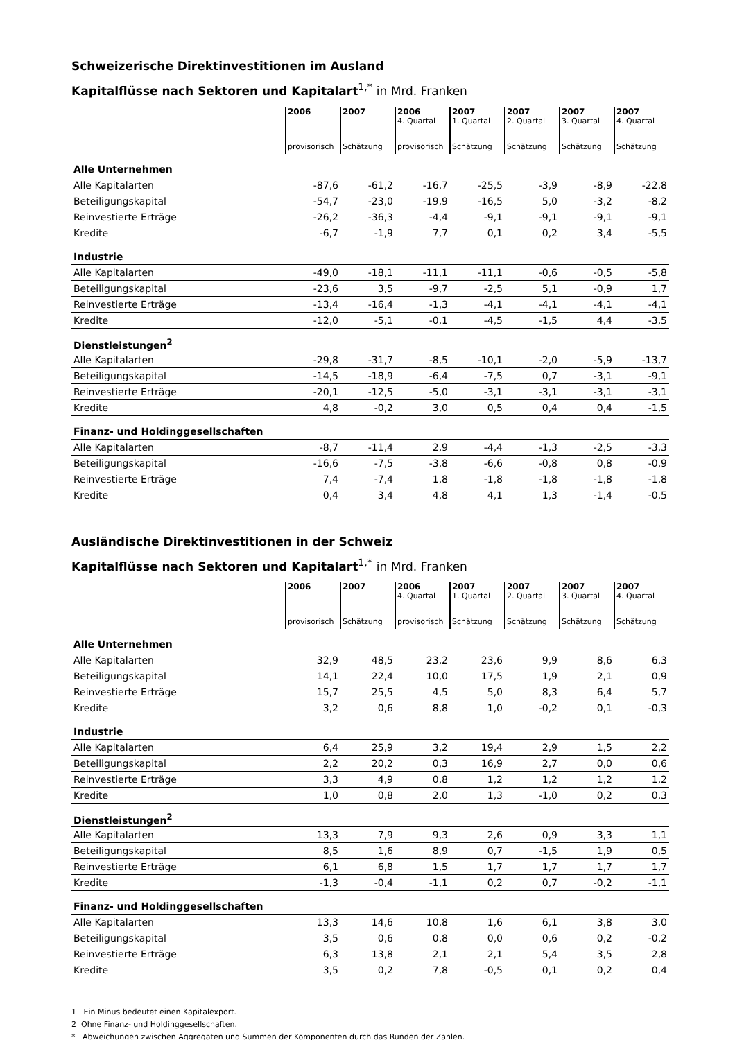Schweizerische Direktinvestitionen im Ausland
Kapitalflüsse nach Sektoren und Kapitalart<sup>1,*</sup> in Mrd. Franken
| | 2006 provisorisch | 2007 Schätzung | 2006 4. Quartal provisorisch | 2007 1. Quartal Schätzung | 2007 2. Quartal Schätzung | 2007 3. Quartal Schätzung | 2007 4. Quartal Schätzung |
| Alle Unternehmen | | | | | | | |
| Alle Kapitalarten | -87,6 | -61,2 | -16,7 | -25,5 | -3,9 | -8,9 | -22,8 |
| Beteiligungskapital | -54,7 | -23,0 | -19,9 | -16,5 | 5,0 | -3,2 | -8,2 |
| Reinvestierte Erträge | -26,2 | -36,3 | -4,4 | -9,1 | -9,1 | -9,1 | -9,1 |
| Kredite | -6,7 | -1,9 | 7,7 | 0,1 | 0,2 | 3,4 | -5,5 |
| Industrie | | | | | | | |
| Alle Kapitalarten | -49,0 | -18,1 | -11,1 | -11,1 | -0,6 | -0,5 | -5,8 |
| Beteiligungskapital | -23,6 | 3,5 | -9,7 | -2,5 | 5,1 | -0,9 | 1,7 |
| Reinvestierte Erträge | -13,4 | -16,4 | -1,3 | -4,1 | -4,1 | -4,1 | -4,1 |
| Kredite | -12,0 | -5,1 | -0,1 | -4,5 | -1,5 | 4,4 | -3,5 |
| Dienstleistungen<sup>2</sup> | | | | | | | |
| Alle Kapitalarten | -29,8 | -31,7 | -8,5 | -10,1 | -2,0 | -5,9 | -13,7 |
| Beteiligungskapital | -14,5 | -18,9 | -6,4 | -7,5 | 0,7 | -3,1 | -9,1 |
| Reinvestierte Erträge | -20,1 | -12,5 | -5,0 | -3,1 | -3,1 | -3,1 | -3,1 |
| Kredite | 4,8 | -0,2 | 3,0 | 0,5 | 0,4 | 0,4 | -1,5 |
| Finanz- und Holdinggesellschaften | | | | | | | |
| Alle Kapitalarten | -8,7 | -11,4 | 2,9 | -4,4 | -1,3 | -2,5 | -3,3 |
| Beteiligungskapital | -16,6 | -7,5 | -3,8 | -6,6 | -0,8 | 0,8 | -0,9 |
| Reinvestierte Erträge | 7,4 | -7,4 | 1,8 | -1,8 | -1,8 | -1,8 | -1,8 |
| Kredite | 0,4 | 3,4 | 4,8 | 4,1 | 1,3 | -1,4 | -0,5 |
Ausländische Direktinvestitionen in der Schweiz
Kapitalflüsse nach Sektoren und Kapitalart<sup>1,*</sup> in Mrd. Franken
| | 2006 provisorisch | 2007 Schätzung | 2006 4. Quartal provisorisch | 2007 1. Quartal Schätzung | 2007 2. Quartal Schätzung | 2007 3. Quartal Schätzung | 2007 4. Quartal Schätzung |
| Alle Unternehmen | | | | | | | |
| Alle Kapitalarten | 32,9 | 48,5 | 23,2 | 23,6 | 9,9 | 8,6 | 6,3 |
| Beteiligungskapital | 14,1 | 22,4 | 10,0 | 17,5 | 1,9 | 2,1 | 0,9 |
| Reinvestierte Erträge | 15,7 | 25,5 | 4,5 | 5,0 | 8,3 | 6,4 | 5,7 |
| Kredite | 3,2 | 0,6 | 8,8 | 1,0 | -0,2 | 0,1 | -0,3 |
| Industrie | | | | | | | |
| Alle Kapitalarten | 6,4 | 25,9 | 3,2 | 19,4 | 2,9 | 1,5 | 2,2 |
| Beteiligungskapital | 2,2 | 20,2 | 0,3 | 16,9 | 2,7 | 0,0 | 0,6 |
| Reinvestierte Erträge | 3,3 | 4,9 | 0,8 | 1,2 | 1,2 | 1,2 | 1,2 |
| Kredite | 1,0 | 0,8 | 2,0 | 1,3 | -1,0 | 0,2 | 0,3 |
| Dienstleistungen<sup>2</sup> | | | | | | | |
| Alle Kapitalarten | 13,3 | 7,9 | 9,3 | 2,6 | 0,9 | 3,3 | 1,1 |
| Beteiligungskapital | 8,5 | 1,6 | 8,9 | 0,7 | -1,5 | 1,9 | 0,5 |
| Reinvestierte Erträge | 6,1 | 6,8 | 1,5 | 1,7 | 1,7 | 1,7 | 1,7 |
| Kredite | -1,3 | -0,4 | -1,1 | 0,2 | 0,7 | -0,2 | -1,1 |
| Finanz- und Holdinggesellschaften | | | | | | | |
| Alle Kapitalarten | 13,3 | 14,6 | 10,8 | 1,6 | 6,1 | 3,8 | 3,0 |
| Beteiligungskapital | 3,5 | 0,6 | 0,8 | 0,0 | 0,6 | 0,2 | -0,2 |
| Reinvestierte Erträge | 6,3 | 13,8 | 2,1 | 2,1 | 5,4 | 3,5 | 2,8 |
| Kredite | 3,5 | 0,2 | 7,8 | -0,5 | 0,1 | 0,2 | 0,4 |
1 Ein Minus bedeutet einen Kapitalexport.
2 Ohne Finanz- und Holdinggesellschaften.
* Abweichungen zwischen Aggregaten und Summen der Komponenten durch das Runden der Zahlen.